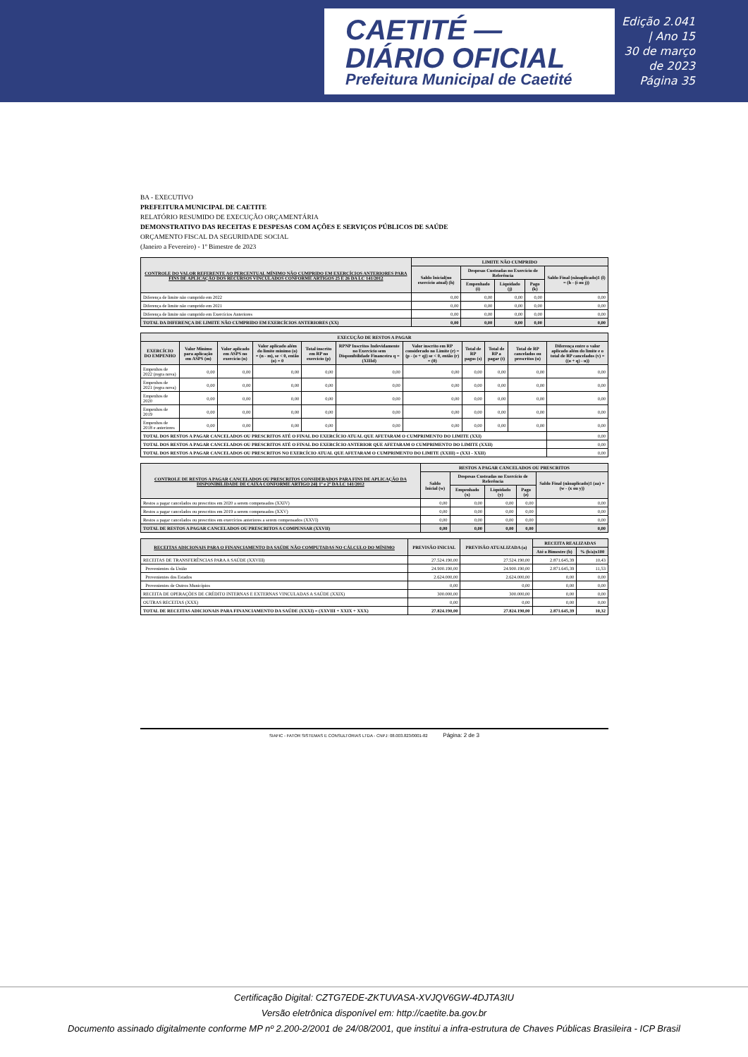CAETITÉ — DIÁRIO OFICIAL
Prefeitura Municipal de Caetité
Edição 2.041 | Ano 15
30 de março de 2023
Página 35
BA - EXECUTIVO
PREFEITURA MUNICIPAL DE CAETITE
RELATÓRIO RESUMIDO DE EXECUÇÃO ORÇAMENTÁRIA
DEMONSTRATIVO DAS RECEITAS E DESPESAS COM AÇÕES E SERVIÇOS PÚBLICOS DE SAÚDE
ORÇAMENTO FISCAL DA SEGURIDADE SOCIAL
(Janeiro a Fevereiro) - 1º Bimestre de 2023
| CONTROLE DO VALOR REFERENTE AO PERCENTUAL MÍNIMO NÃO CUMPRIDO EM EXERCÍCIOS ANTERIORES PARA FINS DE APLICAÇÃO DOS RECURSOS VINCULADOS CONFORME ARTIGOS 25 E 26 DA LC 141/2012 | LIMITE NÃO CUMPRIDO | | | | |
| --- | --- | --- | --- | --- | --- |
| | Saldo Inicial(no exercício atual) (h) | Despesas Custeadas no Exercício de Referência | | | Saldo Final (nãoaplicado)1 (l) = (h - (i ou j)) |
| | | Empenhado (i) | Liquidado (j) | Pago (k) | |
| Diferença de limite não cumprido em 2022 | 0,00 | 0,00 | 0,00 | 0,00 | 0,00 |
| Diferença de limite não cumprido em 2021 | 0,00 | 0,00 | 0,00 | 0,00 | 0,00 |
| Diferença de limite não cumprido em Exercícios Anteriores | 0,00 | 0,00 | 0,00 | 0,00 | 0,00 |
| TOTAL DA DIFERENÇA DE LIMITE NÃO CUMPRIDO EM EXERCÍCIOS ANTERIORES (XX) | 0,00 | 0,00 | 0,00 | 0,00 | 0,00 |
| EXECUÇÃO DE RESTOS A PAGAR | | | | | | | | | | |
| --- | --- | --- | --- | --- | --- | --- | --- | --- | --- | --- |
| EXERCÍCIO DO EMPENHO | Valor Mínimo para aplicação em ASPS (m) | Valor aplicado em ASPS no exercício (n) | Valor aplicado além do limite mínimo (o) = (n - m), se < 0, então (o) = 0 | Total inscrito em RP no exercício (p) | RPNP Inscritos Indevidamente no Exercício sem Disponibilidade Financeira q = (XIIId) | Valor inscrito em RP considerado no Limite (r) = (p - (o + q)) se < 0, então (r) = (0) | Total de RP pagos (s) | Total de RP a pagar (t) | Total de RP cancelados ou prescritos (u) | Diferença entre o valor aplicado além do limite e o total de RP cancelados (v) = ((o + q) - u)) |
| Empenhos de 2022 (regra nova) | 0,00 | 0,00 | 0,00 | 0,00 | 0,00 | 0,00 | 0,00 | 0,00 | 0,00 | 0,00 |
| Empenhos de 2021 (regra nova) | 0,00 | 0,00 | 0,00 | 0,00 | 0,00 | 0,00 | 0,00 | 0,00 | 0,00 | 0,00 |
| Empenhos de 2020 | 0,00 | 0,00 | 0,00 | 0,00 | 0,00 | 0,00 | 0,00 | 0,00 | 0,00 | 0,00 |
| Empenhos de 2019 | 0,00 | 0,00 | 0,00 | 0,00 | 0,00 | 0,00 | 0,00 | 0,00 | 0,00 | 0,00 |
| Empenhos de 2018 e anteriores | 0,00 | 0,00 | 0,00 | 0,00 | 0,00 | 0,00 | 0,00 | 0,00 | 0,00 | 0,00 |
| TOTAL DOS RESTOS A PAGAR CANCELADOS OU PRESCRITOS ATÉ O FINAL DO EXERCÍCIO ATUAL QUE AFETARAM O CUMPRIMENTO DO LIMITE (XXI) | | | | | | | | | | 0,00 |
| TOTAL DOS RESTOS A PAGAR CANCELADOS OU PRESCRITOS ATÉ O FINAL DO EXERCÍCIO ANTERIOR QUE AFETARAM O CUMPRIMENTO DO LIMITE (XXII) | | | | | | | | | | 0,00 |
| TOTAL DOS RESTOS A PAGAR CANCELADOS OU PRESCRITOS NO EXERCÍCIO ATUAL QUE AFETARAM O CUMPRIMENTO DO LIMITE (XXIII) = (XXI - XXII) | | | | | | | | | | 0,00 |
| CONTROLE DE RESTOS A PAGAR CANCELADOS OU PRESCRITOS CONSIDERADOS PARA FINS DE APLICAÇÃO DA DISPONIBILIDADE DE CAIXA CONFORME ARTIGO 24§ 1º e 2º DA LC 141/2012 | RESTOS A PAGAR CANCELADOS OU PRESCRITOS | | | | |
| --- | --- | --- | --- | --- | --- |
| | Saldo Inicial (w) | Despesas Custeadas no Exercício de Referência | | | Saldo Final (nãoaplicado)1 (aa) = (w - (x ou y)) |
| | | Empenhado (x) | Liquidado (y) | Pago (z) | |
| Restos a pagar cancelados ou prescritos em 2020 a serem compensados (XXIV) | 0,00 | 0,00 | 0,00 | 0,00 | 0,00 |
| Restos a pagar cancelados ou prescritos em 2019 a serem compensados (XXV) | 0,00 | 0,00 | 0,00 | 0,00 | 0,00 |
| Restos a pagar cancelados ou prescritos em exercícios anteriores a serem compensados (XXVI) | 0,00 | 0,00 | 0,00 | 0,00 | 0,00 |
| TOTAL DE RESTOS A PAGAR CANCELADOS OU PRESCRITOS A COMPENSAR (XXVII) | 0,00 | 0,00 | 0,00 | 0,00 | 0,00 |
| RECEITAS ADICIONAIS PARA O FINANCIAMENTO DA SAÚDE NÃO COMPUTADAS NO CÁLCULO DO MÍNIMO | PREVISÃO INICIAL | PREVISÃO ATUALIZADA (a) | RECEITA REALIZADAS | |
| --- | --- | --- | --- | --- |
| | | | Até o Bimestre (b) | % (b/a)x100 |
| RECEITAS DE TRANSFERÊNCIAS PARA A SAÚDE (XXVIII) | 27.524.190,00 | 27.524.190,00 | 2.871.645,39 | 10,43 |
| Provenientes da União | 24.900.190,00 | 24.900.190,00 | 2.871.645,39 | 11,53 |
| Provenientes dos Estados | 2.624.000,00 | 2.624.000,00 | 0,00 | 0,00 |
| Provenientes de Outros Municípios | 0,00 | 0,00 | 0,00 | 0,00 |
| RECEITA DE OPERAÇÕES DE CRÉDITO INTERNAS E EXTERNAS VINCULADAS A SAÚDE (XXIX) | 300.000,00 | 300.000,00 | 0,00 | 0,00 |
| OUTRAS RECEITAS (XXX) | 0,00 | 0,00 | 0,00 | 0,00 |
| TOTAL DE RECEITAS ADICIONAIS PARA FINANCIAMENTO DA SAÚDE (XXXI) = (XXVIII + XXIX + XXX) | 27.824.190,00 | 27.824.190,00 | 2.871.645,39 | 10,32 |
SIAFIC - FATOR SISTEMAS E CONSULTORIAS LTDA - CNPJ: 08.003.823/0001-82 Página: 2 de 3
Certificação Digital: CZTG7EDE-ZKTUVASA-XVJQV6GW-4DJTA3IU
Versão eletrônica disponível em: http://caetite.ba.gov.br
Documento assinado digitalmente conforme MP nº 2.200-2/2001 de 24/08/2001, que institui a infra-estrutura de Chaves Públicas Brasileira - ICP Brasil